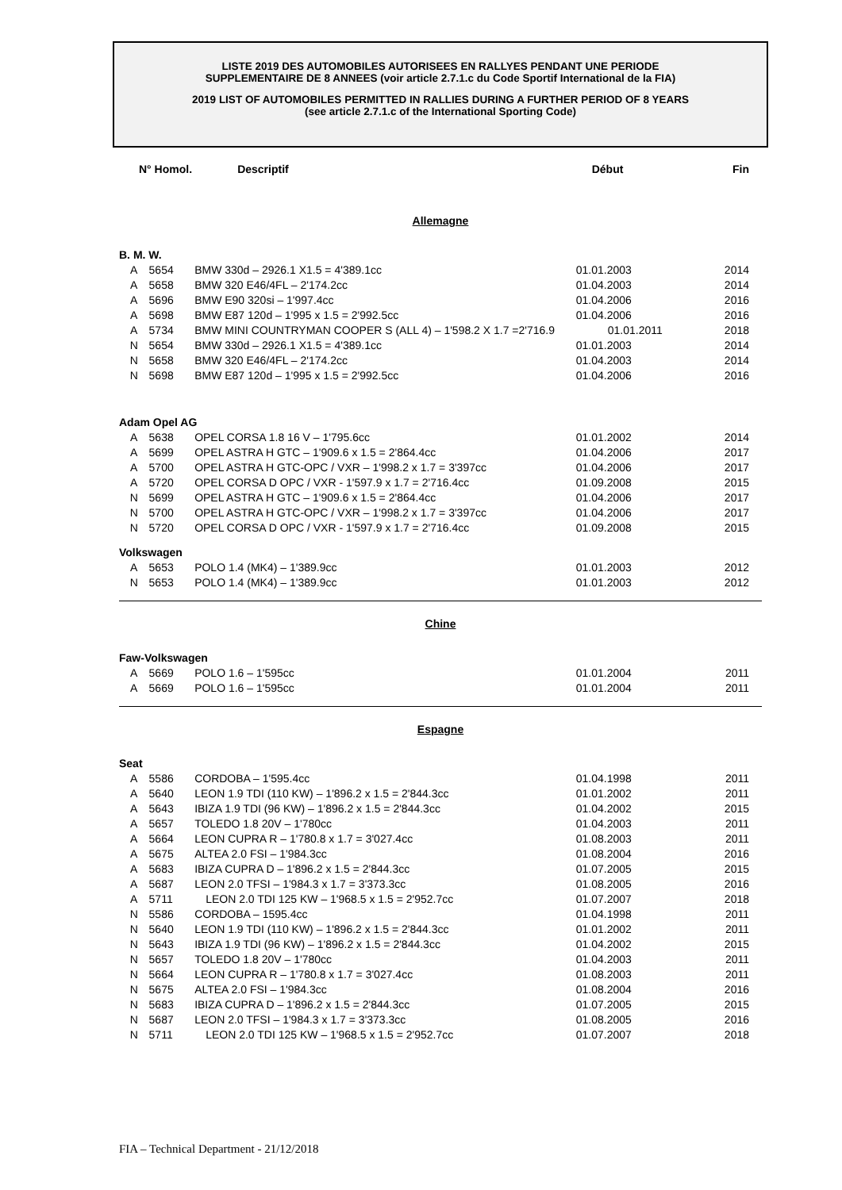LISTE 2019 DES AUTOMOBILES AUTORISEES EN RALLYES PENDANT UNE PERIODE
SUPPLEMENTAIRE DE 8 ANNEES (voir article 2.7.1.c du Code Sportif International de la FIA)
2019 LIST OF AUTOMOBILES PERMITTED IN RALLIES DURING A FURTHER PERIOD OF 8 YEARS
(see article 2.7.1.c of the International Sporting Code)
| N° Homol. | | Descriptif | Début | Fin |
| --- | --- | --- | --- | --- |
| Allemagne | | | | |
| B. M. W. | | | | |
| A | 5654 | BMW 330d – 2926.1 X1.5 = 4'389.1cc | 01.01.2003 | 2014 |
| A | 5658 | BMW 320 E46/4FL – 2'174.2cc | 01.04.2003 | 2014 |
| A | 5696 | BMW E90 320si – 1'997.4cc | 01.04.2006 | 2016 |
| A | 5698 | BMW E87 120d – 1'995 x 1.5 = 2'992.5cc | 01.04.2006 | 2016 |
| A | 5734 | BMW MINI COUNTRYMAN COOPER S (ALL 4) – 1'598.2 X 1.7 =2'716.9 | 01.01.2011 | 2018 |
| N | 5654 | BMW 330d – 2926.1 X1.5 = 4'389.1cc | 01.01.2003 | 2014 |
| N | 5658 | BMW 320 E46/4FL – 2'174.2cc | 01.04.2003 | 2014 |
| N | 5698 | BMW E87 120d – 1'995 x 1.5 = 2'992.5cc | 01.04.2006 | 2016 |
| Adam Opel AG | | | | |
| A | 5638 | OPEL CORSA 1.8 16 V – 1'795.6cc | 01.01.2002 | 2014 |
| A | 5699 | OPEL ASTRA H GTC – 1'909.6 x 1.5 = 2'864.4cc | 01.04.2006 | 2017 |
| A | 5700 | OPEL ASTRA H GTC-OPC / VXR – 1'998.2 x 1.7 = 3'397cc | 01.04.2006 | 2017 |
| A | 5720 | OPEL CORSA D OPC / VXR - 1'597.9 x 1.7 = 2'716.4cc | 01.09.2008 | 2015 |
| N | 5699 | OPEL ASTRA H GTC – 1'909.6 x 1.5 = 2'864.4cc | 01.04.2006 | 2017 |
| N | 5700 | OPEL ASTRA H GTC-OPC / VXR – 1'998.2 x 1.7 = 3'397cc | 01.04.2006 | 2017 |
| N | 5720 | OPEL CORSA D OPC / VXR - 1'597.9 x 1.7 = 2'716.4cc | 01.09.2008 | 2015 |
| Volkswagen | | | | |
| A | 5653 | POLO 1.4 (MK4) – 1'389.9cc | 01.01.2003 | 2012 |
| N | 5653 | POLO 1.4 (MK4) – 1'389.9cc | 01.01.2003 | 2012 |
| Chine | | | | |
| Faw-Volkswagen | | | | |
| A | 5669 | POLO 1.6 – 1'595cc | 01.01.2004 | 2011 |
| A | 5669 | POLO 1.6 – 1'595cc | 01.01.2004 | 2011 |
| Espagne | | | | |
| Seat | | | | |
| A | 5586 | CORDOBA – 1'595.4cc | 01.04.1998 | 2011 |
| A | 5640 | LEON 1.9 TDI (110 KW) – 1'896.2 x 1.5 = 2'844.3cc | 01.01.2002 | 2011 |
| A | 5643 | IBIZA 1.9 TDI (96 KW) – 1'896.2 x 1.5 = 2'844.3cc | 01.04.2002 | 2015 |
| A | 5657 | TOLEDO 1.8 20V – 1'780cc | 01.04.2003 | 2011 |
| A | 5664 | LEON CUPRA R – 1'780.8 x 1.7 = 3'027.4cc | 01.08.2003 | 2011 |
| A | 5675 | ALTEA 2.0 FSI – 1'984.3cc | 01.08.2004 | 2016 |
| A | 5683 | IBIZA CUPRA D – 1'896.2 x 1.5 = 2'844.3cc | 01.07.2005 | 2015 |
| A | 5687 | LEON 2.0 TFSI – 1'984.3 x 1.7 = 3'373.3cc | 01.08.2005 | 2016 |
| A | 5711 | LEON 2.0 TDI 125 KW – 1'968.5 x 1.5 = 2'952.7cc | 01.07.2007 | 2018 |
| N | 5586 | CORDOBA – 1595.4cc | 01.04.1998 | 2011 |
| N | 5640 | LEON 1.9 TDI (110 KW) – 1'896.2 x 1.5 = 2'844.3cc | 01.01.2002 | 2011 |
| N | 5643 | IBIZA 1.9 TDI (96 KW) – 1'896.2 x 1.5 = 2'844.3cc | 01.04.2002 | 2015 |
| N | 5657 | TOLEDO 1.8 20V – 1'780cc | 01.04.2003 | 2011 |
| N | 5664 | LEON CUPRA R – 1'780.8 x 1.7 = 3'027.4cc | 01.08.2003 | 2011 |
| N | 5675 | ALTEA 2.0 FSI – 1'984.3cc | 01.08.2004 | 2016 |
| N | 5683 | IBIZA CUPRA D – 1'896.2 x 1.5 = 2'844.3cc | 01.07.2005 | 2015 |
| N | 5687 | LEON 2.0 TFSI – 1'984.3 x 1.7 = 3'373.3cc | 01.08.2005 | 2016 |
| N | 5711 | LEON 2.0 TDI 125 KW – 1'968.5 x 1.5 = 2'952.7cc | 01.07.2007 | 2018 |
FIA – Technical Department - 21/12/2018